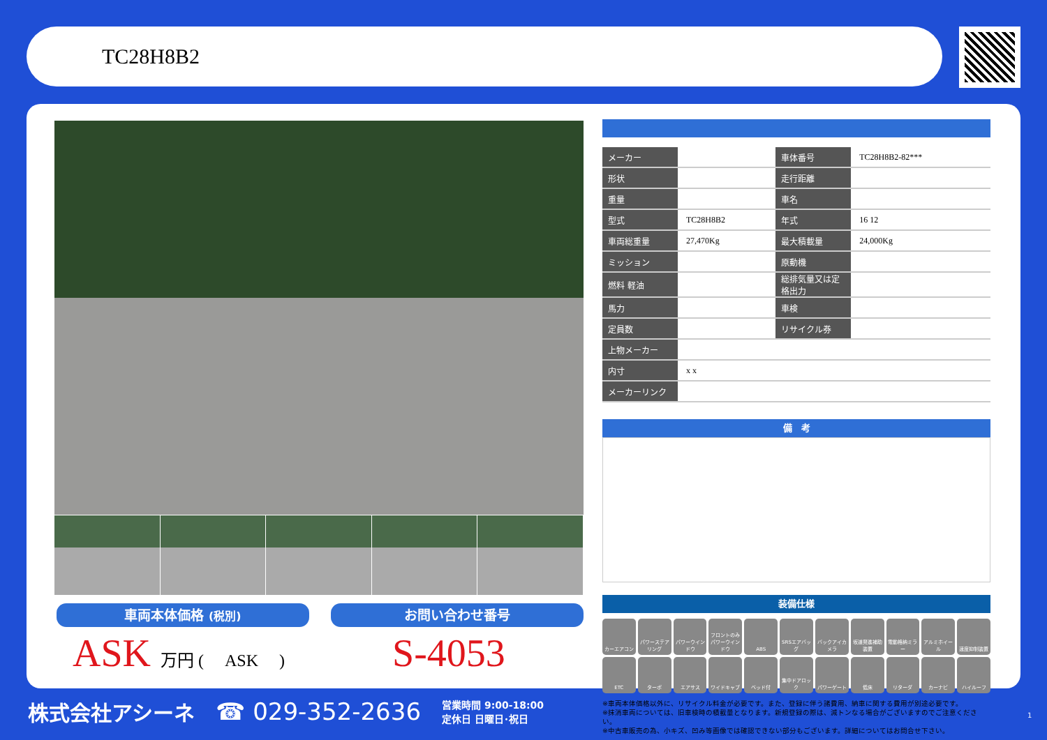TC28H8B2
車両本体価格 (税別) お問い合わせ番号
ASK 万円 ( ASK ) S-4053
| メーカー | | 車体番号 | TC28H8B2-82*** |
| 形状 | | 走行距離 | |
| 重量 | | 車名 | |
| 型式 | TC28H8B2 | 年式 | 16 12 |
| 車両総重量 | 27,470Kg | 最大積載量 | 24,000Kg |
| ミッション | | 原動機 | |
| 燃料 軽油 | | 総排気量又は定格出力 | |
| 馬力 | | 車検 | |
| 定員数 | | リサイクル券 | |
| 上物メーカー | | | |
| 内寸 | x x | | |
| メーカーリンク | | | |
備　考
装備仕様
カーエアコン
パワーステアリング
パワーウインドウ
フロントのみパワーウインドウ
ABS
SRSエアバッグ
バックアイカメラ
坂道発進補助装置
電動格納ミラー
アルミホイール
速度抑制装置
ETC
ターボ
エアサス
ワイドキャブ
ベッド付
集中ドアロック
パワーゲート
低床
リターダ
カーナビ
ハイルーフ
※車両本体価格以外に、リサイクル料金が必要です。また、登録に伴う諸費用、納車に関する費用が別途必要です。
※抹消車両については、旧車検時の積載量となります。新規登録の際は、減トンなる場合がございますのでご注意ください。
※中古車販売の為、小キズ、凹み等画像では確認できない部分もございます。詳細についてはお問合せ下さい。
株式会社アシーネ ☎ 029-352-2636 営業時間 9:00-18:00
定休日 日曜日･祝日
1